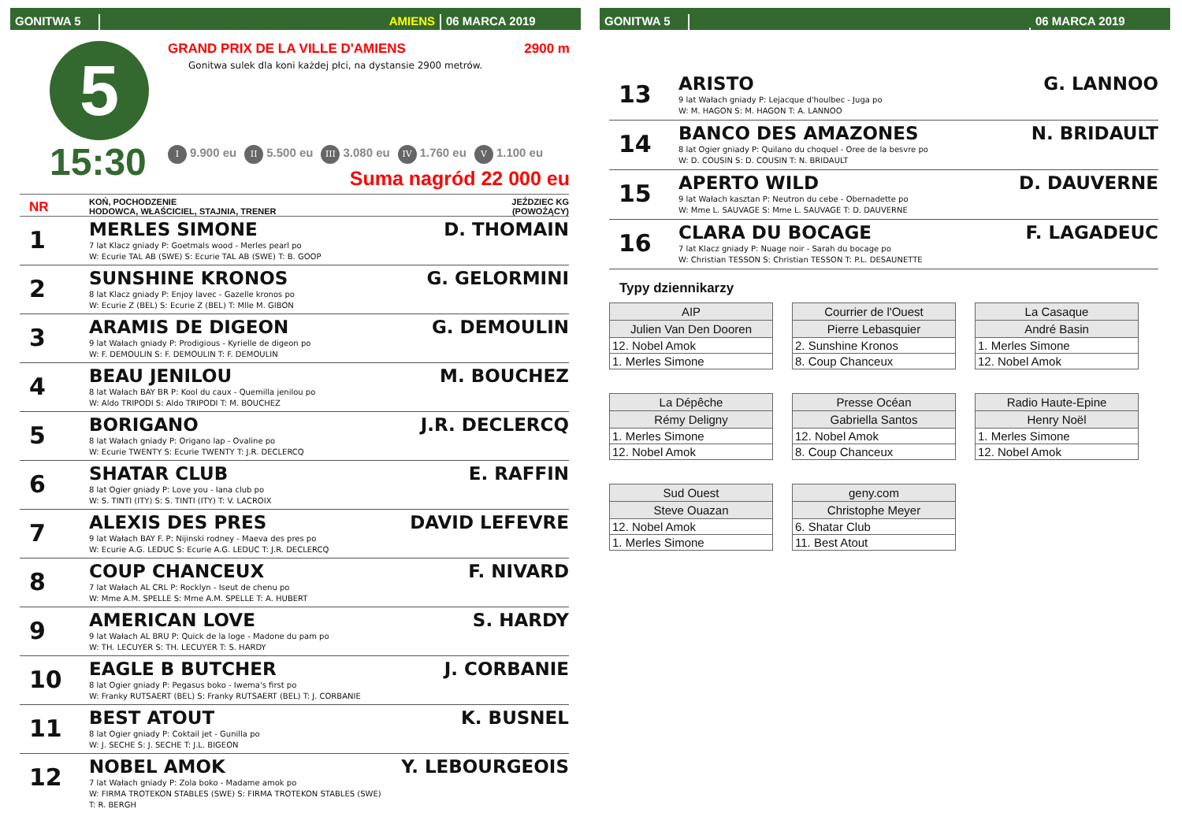GONITWA 5
AMIENS
06 MARCA 2019
5
15:30
GRAND PRIX DE LA VILLE D'AMIENS 2900 m
Gonitwa sulek dla koni każdej płci, na dystansie 2900 metrów.
I 9.900 eu II 5.500 eu III 3.080 eu IV 1.760 eu V 1.100 eu
Suma nagród 22 000 eu
NR
KOŃ, POCHODZENIE
HODOWCA, WŁAŚCICIEL, STAJNIA, TRENER
JEŹDZIEC KG
(POWOŻĄCY)
1
MERLES SIMONE D. THOMAIN
7 lat Klacz gniady P: Goetmals wood - Merles pearl po
W: Ecurie TAL AB (SWE) S: Ecurie TAL AB (SWE) T: B. GOOP
2
SUNSHINE KRONOS G. GELORMINI
8 lat Klacz gniady P: Enjoy lavec - Gazelle kronos po
W: Ecurie Z (BEL) S: Ecurie Z (BEL) T: Mlle M. GIBON
3
ARAMIS DE DIGEON G. DEMOULIN
9 lat Wałach gniady P: Prodigious - Kyrielle de digeon po
W: F. DEMOULIN S: F. DEMOULIN T: F. DEMOULIN
4
BEAU JENILOU M. BOUCHEZ
8 lat Wałach BAY BR P: Kool du caux - Quemilla jenilou po
W: Aldo TRIPODI S: Aldo TRIPODI T: M. BOUCHEZ
5
BORIGANO J.R. DECLERCQ
8 lat Wałach gniady P: Origano lap - Ovaline po
W: Ecurie TWENTY S: Ecurie TWENTY T: J.R. DECLERCQ
6
SHATAR CLUB E. RAFFIN
8 lat Ogier gniady P: Love you - Iana club po
W: S. TINTI (ITY) S: S. TINTI (ITY) T: V. LACROIX
7
ALEXIS DES PRES DAVID LEFEVRE
9 lat Wałach BAY F. P: Nijinski rodney - Maeva des pres po
W: Ecurie A.G. LEDUC S: Ecurie A.G. LEDUC T: J.R. DECLERCQ
8
COUP CHANCEUX F. NIVARD
7 lat Wałach AL CRL P: Rocklyn - Iseut de chenu po
W: Mme A.M. SPELLE S: Mme A.M. SPELLE T: A. HUBERT
9
AMERICAN LOVE S. HARDY
9 lat Wałach AL BRU P: Quick de la loge - Madone du pam po
W: TH. LECUYER S: TH. LECUYER T: S. HARDY
10
EAGLE B BUTCHER J. CORBANIE
8 lat Ogier gniady P: Pegasus boko - Iwema's first po
W: Franky RUTSAERT (BEL) S: Franky RUTSAERT (BEL) T: J. CORBANIE
11
BEST ATOUT K. BUSNEL
8 lat Ogier gniady P: Coktail jet - Gunilla po
W: J. SECHE S: J. SECHE T: J.L. BIGEON
12
NOBEL AMOK Y. LEBOURGEOIS
7 lat Wałach gniady P: Zola boko - Madame amok po
W: FIRMA TROTEKON STABLES (SWE) S: FIRMA TROTEKON STABLES (SWE)
T: R. BERGH
GONITWA 5
06 MARCA 2019
13
ARISTO G. LANNOO
9 lat Wałach gniady P: Lejacque d'houlbec - Juga po
W: M. HAGON S: M. HAGON T: A. LANNOO
14
BANCO DES AMAZONES N. BRIDAULT
8 lat Ogier gniady P: Quilano du choquel - Oree de la besvre po
W: D. COUSIN S: D. COUSIN T: N. BRIDAULT
15
APERTO WILD D. DAUVERNE
9 lat Wałach kasztan P: Neutron du cebe - Obernadette po
W: Mme L. SAUVAGE S: Mme L. SAUVAGE T: D. DAUVERNE
16
CLARA DU BOCAGE F. LAGADEUC
7 lat Klacz gniady P: Nuage noir - Sarah du bocage po
W: Christian TESSON S: Christian TESSON T: P.L. DESAUNETTE
Typy dziennikarzy
| AIP |
| --- |
| Julien Van Den Dooren |
| 12. Nobel Amok |
| 1. Merles Simone |
| Courrier de l'Ouest |
| --- |
| Pierre Lebasquier |
| 2. Sunshine Kronos |
| 8. Coup Chanceux |
| La Casaque |
| --- |
| André Basin |
| 1. Merles Simone |
| 12. Nobel Amok |
| La Dépêche |
| --- |
| Rémy Deligny |
| 1. Merles Simone |
| 12. Nobel Amok |
| Presse Océan |
| --- |
| Gabriella Santos |
| 12. Nobel Amok |
| 8. Coup Chanceux |
| Radio Haute-Epine |
| --- |
| Henry Noël |
| 1. Merles Simone |
| 12. Nobel Amok |
| Sud Ouest |
| --- |
| Steve Ouazan |
| 12. Nobel Amok |
| 1. Merles Simone |
| geny.com |
| --- |
| Christophe Meyer |
| 6. Shatar Club |
| 11. Best Atout |